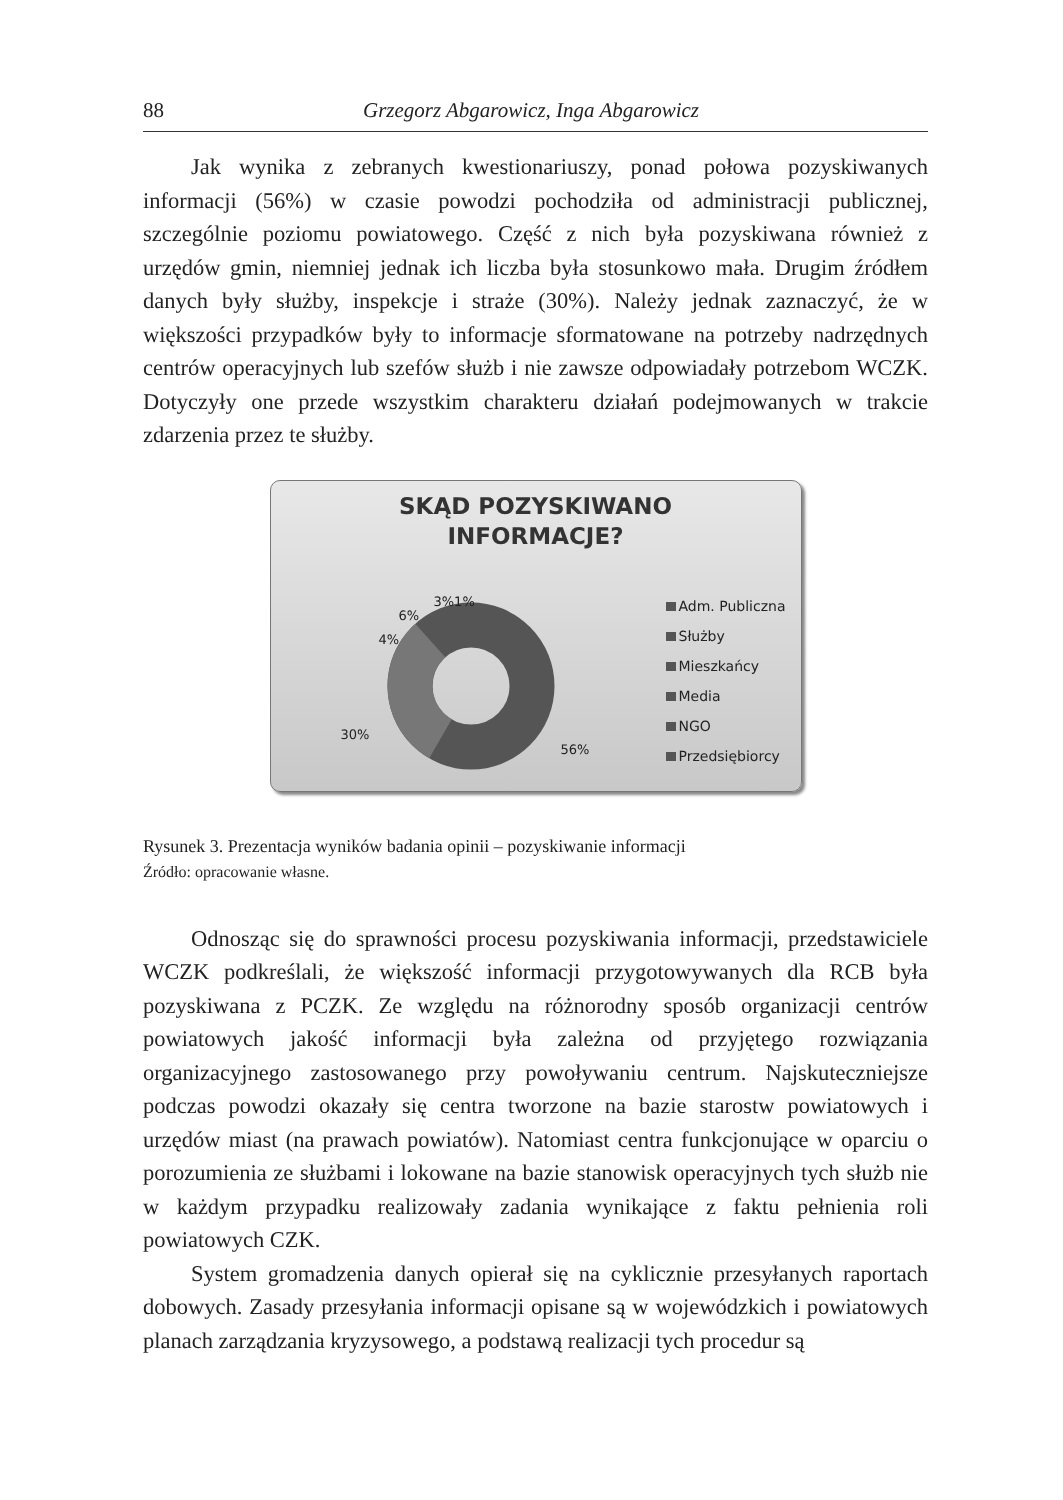88 Grzegorz Abgarowicz, Inga Abgarowicz
Jak wynika z zebranych kwestionariuszy, ponad połowa pozyskiwanych informacji (56%) w czasie powodzi pochodziła od administracji publicznej, szczególnie poziomu powiatowego. Część z nich była pozyskiwana również z urzędów gmin, niemniej jednak ich liczba była stosunkowo mała. Drugim źródłem danych były służby, inspekcje i straże (30%). Należy jednak zaznaczyć, że w większości przypadków były to informacje sformatowane na potrzeby nadrzędnych centrów operacyjnych lub szefów służb i nie zawsze odpowiadały potrzebom WCZK. Dotyczyły one przede wszystkim charakteru działań podejmowanych w trakcie zdarzenia przez te służby.
SKĄD POZYSKIWANO
INFORMACJE?
6%
4%
3%1%
30%
56%
Adm. Publiczna
Służby
Mieszkańcy
Media
NGO
Przedsiębiorcy
Rysunek 3. Prezentacja wyników badania opinii – pozyskiwanie informacji
Źródło: opracowanie własne.
Odnosząc się do sprawności procesu pozyskiwania informacji, przedstawiciele WCZK podkreślali, że większość informacji przygotowywanych dla RCB była pozyskiwana z PCZK. Ze względu na różnorodny sposób organizacji centrów powiatowych jakość informacji była zależna od przyjętego rozwiązania organizacyjnego zastosowanego przy powoływaniu centrum. Najskuteczniejsze podczas powodzi okazały się centra tworzone na bazie starostw powiatowych i urzędów miast (na prawach powiatów). Natomiast centra funkcjonujące w oparciu o porozumienia ze służbami i lokowane na bazie stanowisk operacyjnych tych służb nie w każdym przypadku realizowały zadania wynikające z faktu pełnienia roli powiatowych CZK.
System gromadzenia danych opierał się na cyklicznie przesyłanych raportach dobowych. Zasady przesyłania informacji opisane są w wojewódzkich i powiatowych planach zarządzania kryzysowego, a podstawą realizacji tych procedur są